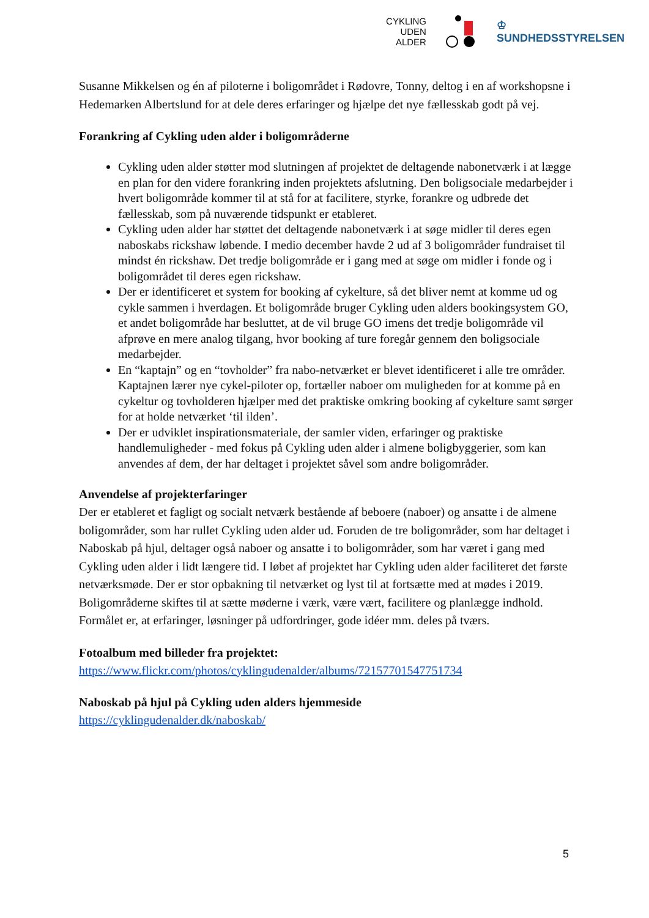CYKLING
UDEN
ALDER
♔
SUNDHEDSSTYRELSEN
Susanne Mikkelsen og én af piloterne i boligområdet i Rødovre, Tonny, deltog i en af workshopsne i Hedemarken Albertslund for at dele deres erfaringer og hjælpe det nye fællesskab godt på vej.
Forankring af Cykling uden alder i boligområderne
Cykling uden alder støtter mod slutningen af projektet de deltagende nabonetværk i at lægge en plan for den videre forankring inden projektets afslutning. Den boligsociale medarbejder i hvert boligområde kommer til at stå for at facilitere, styrke, forankre og udbrede det fællesskab, som på nuværende tidspunkt er etableret.
Cykling uden alder har støttet det deltagende nabonetværk i at søge midler til deres egen naboskabs rickshaw løbende. I medio december havde 2 ud af 3 boligområder fundraiset til mindst én rickshaw. Det tredje boligområde er i gang med at søge om midler i fonde og i boligområdet til deres egen rickshaw.
Der er identificeret et system for booking af cykelture, så det bliver nemt at komme ud og cykle sammen i hverdagen. Et boligområde bruger Cykling uden alders bookingsystem GO, et andet boligområde har besluttet, at de vil bruge GO imens det tredje boligområde vil afprøve en mere analog tilgang, hvor booking af ture foregår gennem den boligsociale medarbejder.
En “kaptajn” og en “tovholder” fra nabo-netværket er blevet identificeret i alle tre områder. Kaptajnen lærer nye cykel-piloter op, fortæller naboer om muligheden for at komme på en cykeltur og tovholderen hjælper med det praktiske omkring booking af cykelture samt sørger for at holde netværket ‘til ilden’.
Der er udviklet inspirationsmateriale, der samler viden, erfaringer og praktiske handlemuligheder - med fokus på Cykling uden alder i almene boligbyggerier, som kan anvendes af dem, der har deltaget i projektet såvel som andre boligområder.
Anvendelse af projekterfaringer
Der er etableret et fagligt og socialt netværk bestående af beboere (naboer) og ansatte i de almene boligområder, som har rullet Cykling uden alder ud. Foruden de tre boligområder, som har deltaget i Naboskab på hjul, deltager også naboer og ansatte i to boligområder, som har været i gang med Cykling uden alder i lidt længere tid. I løbet af projektet har Cykling uden alder faciliteret det første netværksmøde. Der er stor opbakning til netværket og lyst til at fortsætte med at mødes i 2019. Boligområderne skiftes til at sætte møderne i værk, være vært, facilitere og planlægge indhold. Formålet er, at erfaringer, løsninger på udfordringer, gode idéer mm. deles på tværs.
Fotoalbum med billeder fra projektet:
https://www.flickr.com/photos/cyklingudenalder/albums/72157701547751734
Naboskab på hjul på Cykling uden alders hjemmeside
https://cyklingudenalder.dk/naboskab/
5